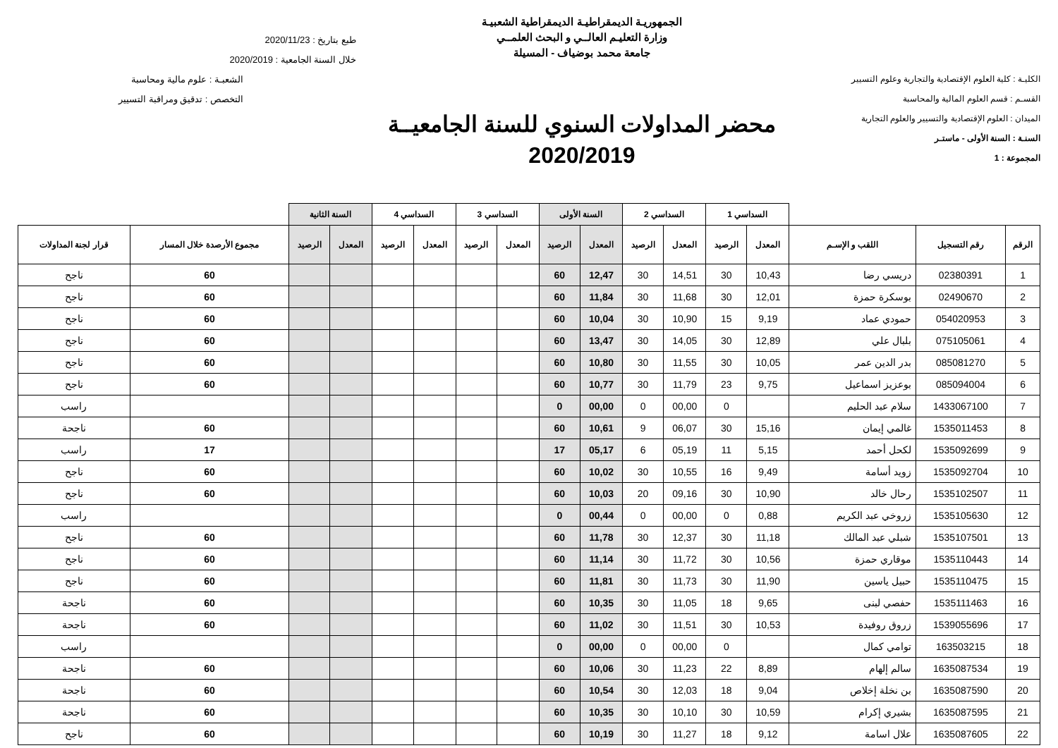الكليـة : كلية العلوم الإقتصادية والتجارية وعلوم التسيير
القسـم : قسم العلوم المالية والمحاسبة
الميدان : العلوم الإقتصادية والتسيير والعلوم التجارية
السنـة : السنة الأولى - ماستـر
المجموعة : 1
الجمهوريـة الديمقراطيـة الديمقراطية الشعبيـة
وزارة التعليـم العالــي و البحث العلمــي
جامعة محمد بوضياف - المسيلة
محضر المداولات السنوي للسنة الجامعيــة
2020/2019
طبع بتاريخ : 2020/11/23
خلال السنة الجامعية : 2020/2019
الشعبـة : علوم مالية ومحاسبة
التخصص : تدقيق ومراقبة التسيير
| | | | السداسي 1 | | السداسي 2 | | السنة الأولى | | السداسي 3 | | السداسي 4 | | السنة الثانية | | | |
| الرقم | رقم التسجيل | اللقب و الإسـم | المعدل | الرصيد | المعدل | الرصيد | المعدل | الرصيد | المعدل | الرصيد | المعدل | الرصيد | المعدل | الرصيد | مجموع الأرصدة خلال المسار | قرار لجنة المداولات |
| 1 | 02380391 | دريسي رضا | 10,43 | 30 | 14,51 | 30 | 12,47 | 60 | | | | | | | 60 | ناجح |
| 2 | 02490670 | بوسكرة حمزة | 12,01 | 30 | 11,68 | 30 | 11,84 | 60 | | | | | | | 60 | ناجح |
| 3 | 054020953 | حمودي عماد | 9,19 | 15 | 10,90 | 30 | 10,04 | 60 | | | | | | | 60 | ناجح |
| 4 | 075105061 | بلبال علي | 12,89 | 30 | 14,05 | 30 | 13,47 | 60 | | | | | | | 60 | ناجح |
| 5 | 085081270 | بدر الدين عمر | 10,05 | 30 | 11,55 | 30 | 10,80 | 60 | | | | | | | 60 | ناجح |
| 6 | 085094004 | بوعزيز اسماعيل | 9,75 | 23 | 11,79 | 30 | 10,77 | 60 | | | | | | | 60 | ناجح |
| 7 | 1433067100 | سلام عبد الحليم | | 0 | 00,00 | 0 | 00,00 | 0 | | | | | | | | راسب |
| 8 | 1535011453 | غالمي إيمان | 15,16 | 30 | 06,07 | 9 | 10,61 | 60 | | | | | | | 60 | ناجحة |
| 9 | 1535092699 | لكحل أحمد | 5,15 | 11 | 05,19 | 6 | 05,17 | 17 | | | | | | | 17 | راسب |
| 10 | 1535092704 | زويد أسامة | 9,49 | 16 | 10,55 | 30 | 10,02 | 60 | | | | | | | 60 | ناجح |
| 11 | 1535102507 | رحال خالد | 10,90 | 30 | 09,16 | 20 | 10,03 | 60 | | | | | | | 60 | ناجح |
| 12 | 1535105630 | زروخي عبد الكريم | 0,88 | 0 | 00,00 | 0 | 00,44 | 0 | | | | | | | | راسب |
| 13 | 1535107501 | شبلي عبد المالك | 11,18 | 30 | 12,37 | 30 | 11,78 | 60 | | | | | | | 60 | ناجح |
| 14 | 1535110443 | موقاري حمزة | 10,56 | 30 | 11,72 | 30 | 11,14 | 60 | | | | | | | 60 | ناجح |
| 15 | 1535110475 | حبيل ياسين | 11,90 | 30 | 11,73 | 30 | 11,81 | 60 | | | | | | | 60 | ناجح |
| 16 | 1535111463 | حفصي لبنى | 9,65 | 18 | 11,05 | 30 | 10,35 | 60 | | | | | | | 60 | ناجحة |
| 17 | 1539055696 | زروق روفيدة | 10,53 | 30 | 11,51 | 30 | 11,02 | 60 | | | | | | | 60 | ناجحة |
| 18 | 163503215 | توامي كمال | | 0 | 00,00 | 0 | 00,00 | 0 | | | | | | | | راسب |
| 19 | 1635087534 | سالم إلهام | 8,89 | 22 | 11,23 | 30 | 10,06 | 60 | | | | | | | 60 | ناجحة |
| 20 | 1635087590 | بن نخلة إخلاص | 9,04 | 18 | 12,03 | 30 | 10,54 | 60 | | | | | | | 60 | ناجحة |
| 21 | 1635087595 | بشيري إكرام | 10,59 | 30 | 10,10 | 30 | 10,35 | 60 | | | | | | | 60 | ناجحة |
| 22 | 1635087605 | علال اسامة | 9,12 | 18 | 11,27 | 30 | 10,19 | 60 | | | | | | | 60 | ناجح |